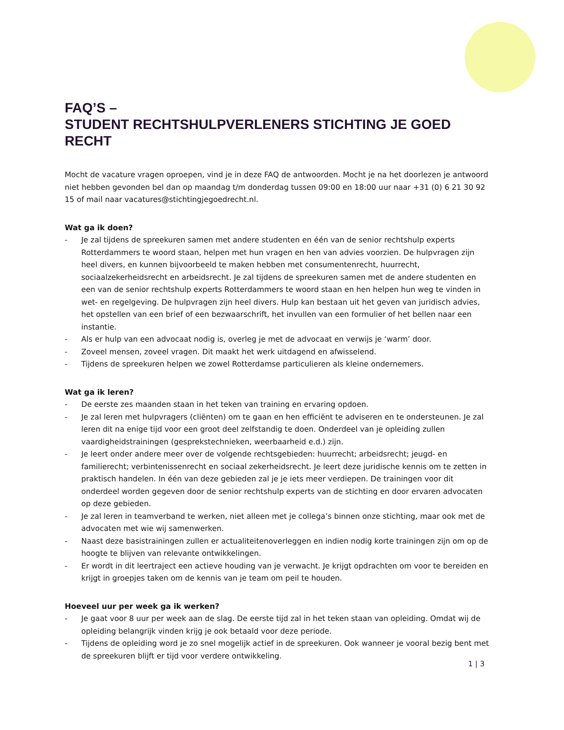FAQ’S –
STUDENT RECHTSHULPVERLENERS STICHTING JE GOED RECHT
Mocht de vacature vragen oproepen, vind je in deze FAQ de antwoorden. Mocht je na het doorlezen je antwoord niet hebben gevonden bel dan op maandag t/m donderdag tussen 09:00 en 18:00 uur naar +31 (0) 6 21 30 92 15 of mail naar vacatures@stichtingjegoedrecht.nl.
Wat ga ik doen?
- Je zal tijdens de spreekuren samen met andere studenten en één van de senior rechtshulp experts Rotterdammers te woord staan, helpen met hun vragen en hen van advies voorzien. De hulpvragen zijn heel divers, en kunnen bijvoorbeeld te maken hebben met consumentenrecht, huurrecht, sociaalzekerheidsrecht en arbeidsrecht. Je zal tijdens de spreekuren samen met de andere studenten en een van de senior rechtshulp experts Rotterdammers te woord staan en hen helpen hun weg te vinden in wet- en regelgeving. De hulpvragen zijn heel divers. Hulp kan bestaan uit het geven van juridisch advies, het opstellen van een brief of een bezwaarschrift, het invullen van een formulier of het bellen naar een instantie.
- Als er hulp van een advocaat nodig is, overleg je met de advocaat en verwijs je ‘warm’ door.
- Zoveel mensen, zoveel vragen. Dit maakt het werk uitdagend en afwisselend.
- Tijdens de spreekuren helpen we zowel Rotterdamse particulieren als kleine ondernemers.
Wat ga ik leren?
- De eerste zes maanden staan in het teken van training en ervaring opdoen.
- Je zal leren met hulpvragers (cliënten) om te gaan en hen efficiënt te adviseren en te ondersteunen. Je zal leren dit na enige tijd voor een groot deel zelfstandig te doen. Onderdeel van je opleiding zullen vaardigheidstrainingen (gesprekstechnieken, weerbaarheid e.d.) zijn.
- Je leert onder andere meer over de volgende rechtsgebieden: huurrecht; arbeidsrecht; jeugd- en familierecht; verbintenissenrecht en sociaal zekerheidsrecht. Je leert deze juridische kennis om te zetten in praktisch handelen. In één van deze gebieden zal je je iets meer verdiepen. De trainingen voor dit onderdeel worden gegeven door de senior rechtshulp experts van de stichting en door ervaren advocaten op deze gebieden.
- Je zal leren in teamverband te werken, niet alleen met je collega’s binnen onze stichting, maar ook met de advocaten met wie wij samenwerken.
- Naast deze basistrainingen zullen er actualiteitenoverleggen en indien nodig korte trainingen zijn om op de hoogte te blijven van relevante ontwikkelingen.
- Er wordt in dit leertraject een actieve houding van je verwacht. Je krijgt opdrachten om voor te bereiden en krijgt in groepjes taken om de kennis van je team om peil te houden.
Hoeveel uur per week ga ik werken?
- Je gaat voor 8 uur per week aan de slag. De eerste tijd zal in het teken staan van opleiding. Omdat wij de opleiding belangrijk vinden krijg je ook betaald voor deze periode.
- Tijdens de opleiding word je zo snel mogelijk actief in de spreekuren. Ook wanneer je vooral bezig bent met de spreekuren blijft er tijd voor verdere ontwikkeling.
1 | 3